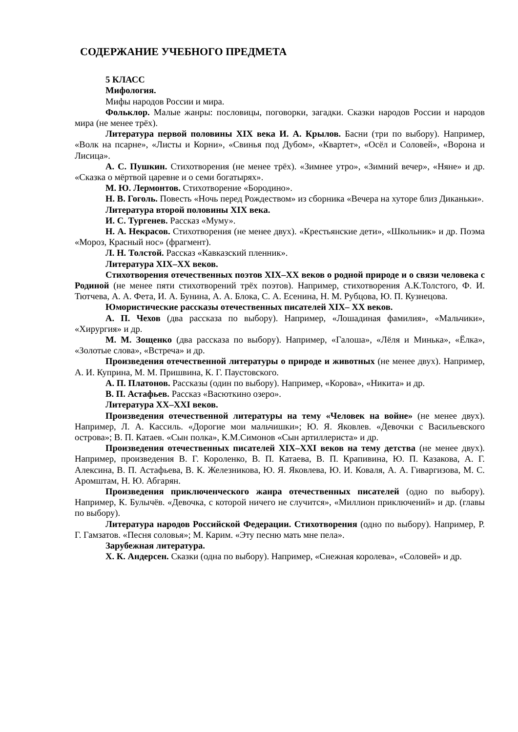СОДЕРЖАНИЕ УЧЕБНОГО ПРЕДМЕТА
5 КЛАСС
Мифология.
Мифы народов России и мира.
Фольклор. Малые жанры: пословицы, поговорки, загадки. Сказки народов России и народов мира (не менее трёх).
Литература первой половины XIX века И. А. Крылов. Басни (три по выбору). Например, «Волк на псарне», «Листы и Корни», «Свинья под Дубом», «Квартет», «Осёл и Соловей», «Ворона и Лисица».
А. С. Пушкин. Стихотворения (не менее трёх). «Зимнее утро», «Зимний вечер», «Няне» и др. «Сказка о мёртвой царевне и о семи богатырях».
М. Ю. Лермонтов. Стихотворение «Бородино».
Н. В. Гоголь. Повесть «Ночь перед Рождеством» из сборника «Вечера на хуторе близ Диканьки».
Литература второй половины XIX века.
И. С. Тургенев. Рассказ «Муму».
Н. А. Некрасов. Стихотворения (не менее двух). «Крестьянские дети», «Школьник» и др. Поэма «Мороз, Красный нос» (фрагмент).
Л. Н. Толстой. Рассказ «Кавказский пленник».
Литература XIX–XX веков.
Стихотворения отечественных поэтов XIX–XX веков о родной природе и о связи человека с Родиной (не менее пяти стихотворений трёх поэтов). Например, стихотворения А.К.Толстого, Ф. И. Тютчева, А. А. Фета, И. А. Бунина, А. А. Блока, С. А. Есенина, Н. М. Рубцова, Ю. П. Кузнецова.
Юмористические рассказы отечественных писателей XIX– XX веков.
А. П. Чехов (два рассказа по выбору). Например, «Лошадиная фамилия», «Мальчики», «Хирургия» и др.
М. М. Зощенко (два рассказа по выбору). Например, «Галоша», «Лёля и Минька», «Ёлка», «Золотые слова», «Встреча» и др.
Произведения отечественной литературы о природе и животных (не менее двух). Например, А. И. Куприна, М. М. Пришвина, К. Г. Паустовского.
А. П. Платонов. Рассказы (один по выбору). Например, «Корова», «Никита» и др.
В. П. Астафьев. Рассказ «Васюткино озеро».
Литература XX–XXI веков.
Произведения отечественной литературы на тему «Человек на войне» (не менее двух). Например, Л. А. Кассиль. «Дорогие мои мальчишки»; Ю. Я. Яковлев. «Девочки с Васильевского острова»; В. П. Катаев. «Сын полка», К.М.Симонов «Сын артиллериста» и др.
Произведения отечественных писателей XIX–XXI веков на тему детства (не менее двух). Например, произведения В. Г. Короленко, В. П. Катаева, В. П. Крапивина, Ю. П. Казакова, А. Г. Алексина, В. П. Астафьева, В. К. Железникова, Ю. Я. Яковлева, Ю. И. Коваля, А. А. Гиваргизова, М. С. Аромштам, Н. Ю. Абгарян.
Произведения приключенческого жанра отечественных писателей (одно по выбору). Например, К. Булычёв. «Девочка, с которой ничего не случится», «Миллион приключений» и др. (главы по выбору).
Литература народов Российской Федерации. Стихотворения (одно по выбору). Например, Р. Г. Гамзатов. «Песня соловья»; М. Карим. «Эту песню мать мне пела».
Зарубежная литература.
Х. К. Андерсен. Сказки (одна по выбору). Например, «Снежная королева», «Соловей» и др.